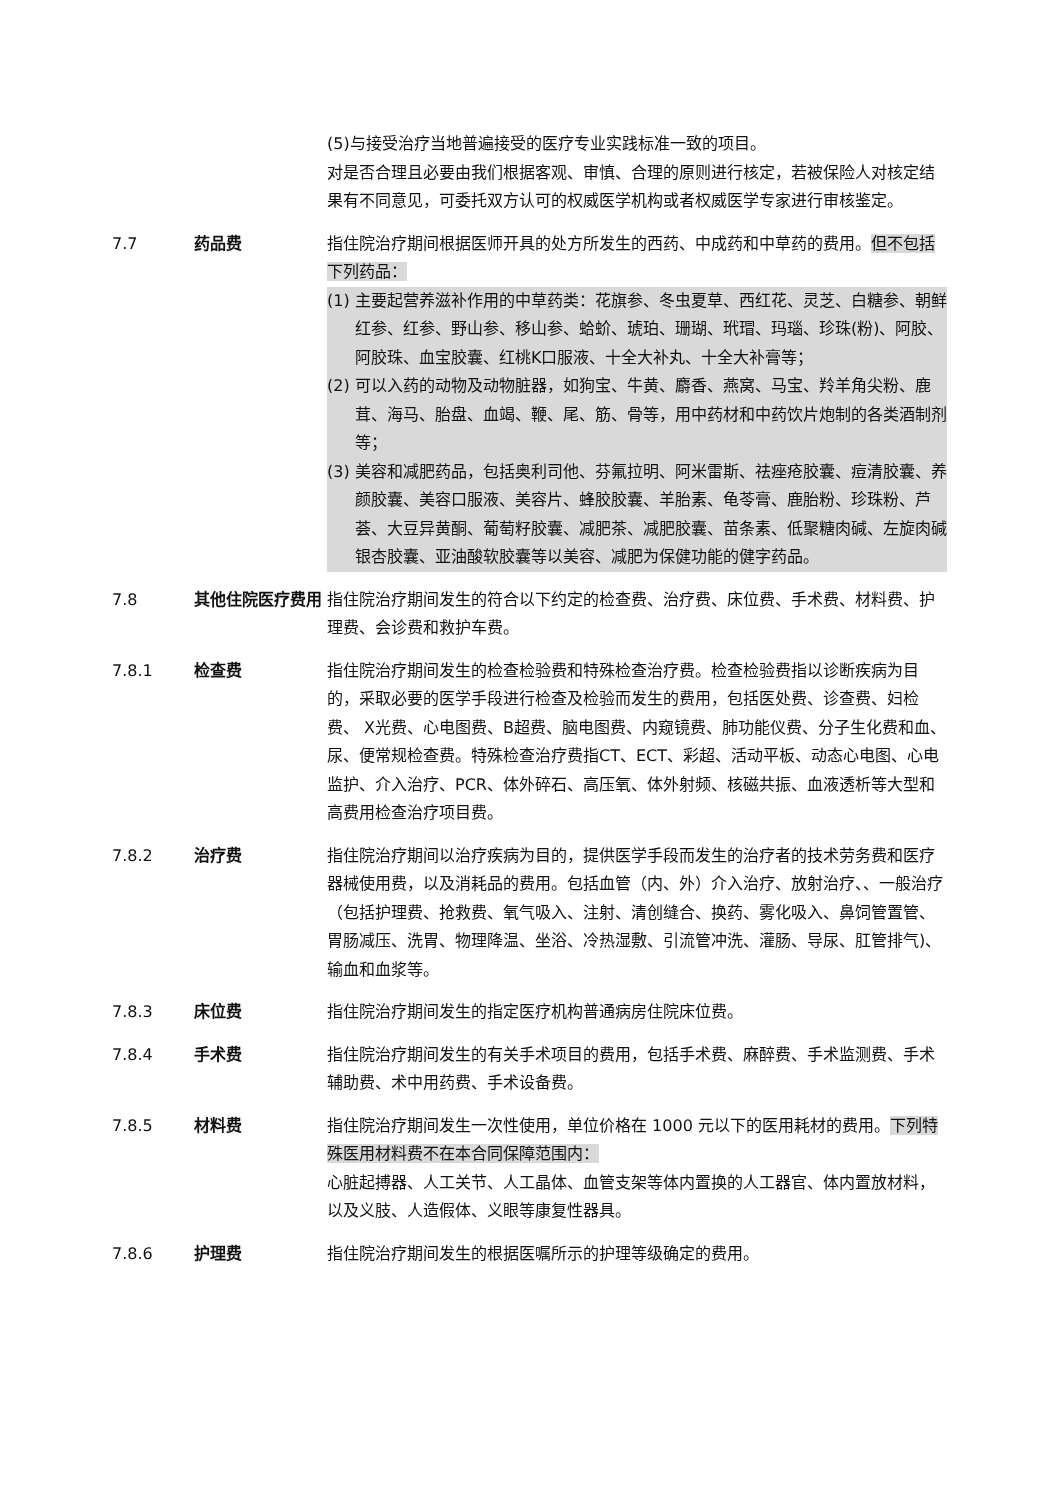(5)与接受治疗当地普遍接受的医疗专业实践标准一致的项目。
对是否合理且必要由我们根据客观、审慎、合理的原则进行核定，若被保险人对核定结果有不同意见，可委托双方认可的权威医学机构或者权威医学专家进行审核鉴定。
7.7 药品费 指住院治疗期间根据医师开具的处方所发生的西药、中成药和中草药的费用。但不包括下列药品：
(1) 主要起营养滋补作用的中草药类：花旗参、冬虫夏草、西红花、灵芝、白糖参、朝鲜红参、红参、野山参、移山参、蛤蚧、琥珀、珊瑚、玳瑁、玛瑙、珍珠(粉)、阿胶、阿胶珠、血宝胶囊、红桃K口服液、十全大补丸、十全大补膏等；
(2) 可以入药的动物及动物脏器，如狗宝、牛黄、麝香、燕窝、马宝、羚羊角尖粉、鹿茸、海马、胎盘、血竭、鞭、尾、筋、骨等，用中药材和中药饮片炮制的各类酒制剂等；
(3) 美容和减肥药品，包括奥利司他、芬氟拉明、阿米雷斯、祛痤疮胶囊、痘清胶囊、养颜胶囊、美容口服液、美容片、蜂胶胶囊、羊胎素、龟苓膏、鹿胎粉、珍珠粉、芦荟、大豆异黄酮、葡萄籽胶囊、减肥茶、减肥胶囊、苗条素、低聚糖肉碱、左旋肉碱银杏胶囊、亚油酸软胶囊等以美容、减肥为保健功能的健字药品。
7.8 其他住院医疗费用 指住院治疗期间发生的符合以下约定的检查费、治疗费、床位费、手术费、材料费、护理费、会诊费和救护车费。
7.8.1 检查费 指住院治疗期间发生的检查检验费和特殊检查治疗费。检查检验费指以诊断疾病为目的，采取必要的医学手段进行检查及检验而发生的费用，包括医处费、诊查费、妇检费、 X光费、心电图费、B超费、脑电图费、内窥镜费、肺功能仪费、分子生化费和血、尿、便常规检查费。特殊检查治疗费指CT、ECT、彩超、活动平板、动态心电图、心电监护、介入治疗、PCR、体外碎石、高压氧、体外射频、核磁共振、血液透析等大型和高费用检查治疗项目费。
7.8.2 治疗费 指住院治疗期间以治疗疾病为目的，提供医学手段而发生的治疗者的技术劳务费和医疗器械使用费，以及消耗品的费用。包括血管（内、外）介入治疗、放射治疗、、一般治疗（包括护理费、抢救费、氧气吸入、注射、清创缝合、换药、雾化吸入、鼻饲管置管、胃肠减压、洗胃、物理降温、坐浴、冷热湿敷、引流管冲洗、灌肠、导尿、肛管排气)、输血和血浆等。
7.8.3 床位费 指住院治疗期间发生的指定医疗机构普通病房住院床位费。
7.8.4 手术费 指住院治疗期间发生的有关手术项目的费用，包括手术费、麻醉费、手术监测费、手术辅助费、术中用药费、手术设备费。
7.8.5 材料费 指住院治疗期间发生一次性使用，单位价格在 1000 元以下的医用耗材的费用。下列特殊医用材料费不在本合同保障范围内：
心脏起搏器、人工关节、人工晶体、血管支架等体内置换的人工器官、体内置放材料，以及义肢、人造假体、义眼等康复性器具。
7.8.6 护理费 指住院治疗期间发生的根据医嘱所示的护理等级确定的费用。